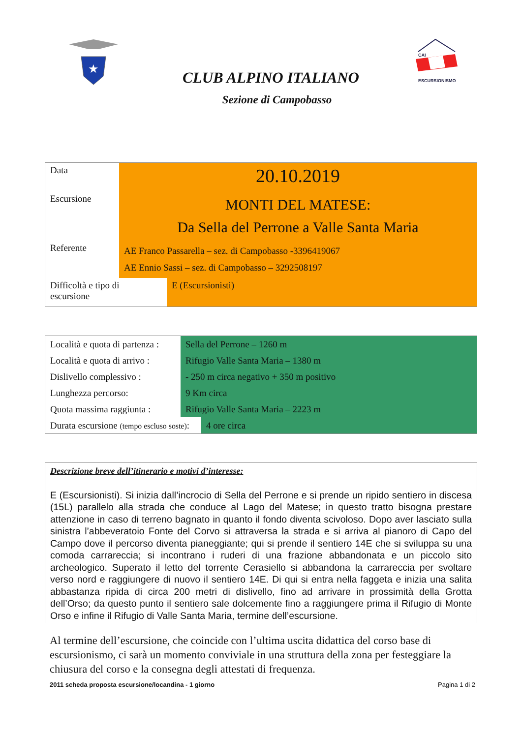★
CAI
ESCURSIONISMO
CLUB ALPINO ITALIANO
Sezione di Campobasso
| Data | 20.10.2019 | |
| Escursione | MONTI DEL MATESE: Da Sella del Perrone a Valle Santa Maria | |
| Referente | AE Franco Passarella – sez. di Campobasso -3396419067 AE Ennio Sassi – sez. di Campobasso – 3292508197 | |
| Difficoltà e tipo di escursione | | E (Escursionisti) |
| Località e quota di partenza : | Sella del Perrone – 1260 m | |
| Località e quota di arrivo : | Rifugio Valle Santa Maria – 1380 m | |
| Dislivello complessivo : | - 250 m circa negativo + 350 m positivo | |
| Lunghezza percorso: | 9 Km circa | |
| Quota massima raggiunta : | Rifugio Valle Santa Maria – 2223 m | |
| Durata escursione (tempo escluso soste) : | | 4 ore circa |
Descrizione breve dell’itinerario e motivi d’interesse:
E (Escursionisti). Si inizia dall’incrocio di Sella del Perrone e si prende un ripido sentiero in discesa (15L) parallelo alla strada che conduce al Lago del Matese; in questo tratto bisogna prestare attenzione in caso di terreno bagnato in quanto il fondo diventa scivoloso. Dopo aver lasciato sulla sinistra l’abbeveratoio Fonte del Corvo si attraversa la strada e si arriva al pianoro di Capo del Campo dove il percorso diventa pianeggiante; qui si prende il sentiero 14E che si sviluppa su una comoda carrareccia; si incontrano i ruderi di una frazione abbandonata e un piccolo sito archeologico. Superato il letto del torrente Cerasiello si abbandona la carrareccia per svoltare verso nord e raggiungere di nuovo il sentiero 14E. Di qui si entra nella faggeta e inizia una salita abbastanza ripida di circa 200 metri di dislivello, fino ad arrivare in prossimità della Grotta dell’Orso; da questo punto il sentiero sale dolcemente fino a raggiungere prima il Rifugio di Monte Orso e infine il Rifugio di Valle Santa Maria, termine dell’escursione.
Al termine dell’escursione, che coincide con l’ultima uscita didattica del corso base di escursionismo, ci sarà un momento conviviale in una struttura della zona per festeggiare la chiusura del corso e la consegna degli attestati di frequenza.
2011 scheda proposta escursione/locandina - 1 giorno Pagina 1 di 2